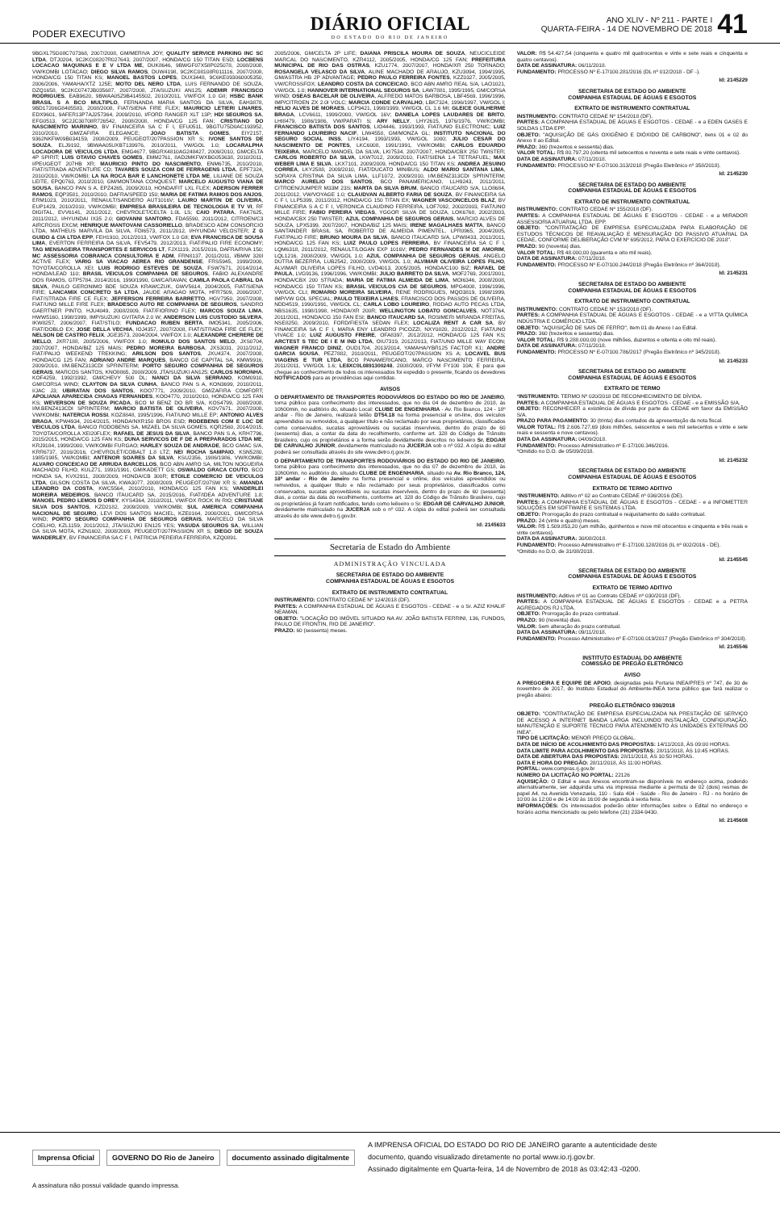PODER EXECUTIVO
DIÁRIO OFICIAL
DO ESTADO DO RIO DE JANEIRO
ANO XLIV - Nº 211 - PARTE I
QUARTA-FEIRA - 14 DE NOVEMBRO DE 2018 41
9BGXL75G08C707368, 2007/2008, GM/MERIVA JOY; QUALITY SERVICE PARKING INC SC LTDA, DTJ0204, 9C2KC08207R027643, 2007/2007, HONDA/CG 150 TITAN ESD; LOCBENS LOCACAO MAQUINAS E E V LTDA ME, DUK8646, 9BWGF07X58P025078, 2008/2008, VW/KOMBI LOTACAO; DIEGO SILVA RAMOS, DUW4198, 9C2KC08108R011116, 2007/2008, HONDA/CG 150 TITAN KS; MANOEL BASTOS LOPES, DUX3448, 9C6KE093060005350, 2006/2006, YAMAHA/XTZ 125E; MOTO DEL NERO LTDA, LUIS FERNANDO DE SOUZA, DZQ1658, 9C2KC0747JB035687, 2007/2008, JTA/SUZUKI AN125; ADEMIR FRANCISCO RODRIGUES, EAB9620, 9BWAA05Z9B4145502, 2010/2011, VW/FOX 1.0 GII; HSBC BANK BRASIL S A BCO MULTIPLO, FERNANDA MARIA SANTOS DA SILVA, EAH3878, 9BD17206G8405583, 2008/2008, FIAT/SIENA FIRE FLEX; MAURICIO LETIERI LINARES, EDX9601, 9AFER13P7AJ257364, 2009/2010, I/FORD RANGER XLT 13P; HDI SEGUROS SA, EFG0513, 9C2JC30708R726542, 2008/2008, HONDA/CG 125 FAN; CRISTIANO DO NASCIMENTO MARINHO, BV FINANCEIRA SA C F I, EFU0511, 9BGTU75D0AC193952, 2010/2010, GM/ZAFIRA ELEGANCE; JOAO BATISTA GOMES, EIY2157, 9362NKFW09B034159, 2008/2009, PEUGEOT/207PASSION XR S; IVONE SANTOS DE SOUZA, ELJ9192, 9BWAA05UXBT139976, 2010/2011, VW/GOL 1.0; LOCARALPHA LOCADORA DE VEICULOS LTDA, EMG4677, 9BGRX4810AG248427, 2009/2010, GM/CELTA 4P SPIRIT; LUIS OTAVIO CHAVES GOMES, EMM2761, 8AD2MKFWXBG053638, 2010/2011, I/PEUGEOT 207HB XR; MAURICIO PINTO DO NASCIMENTO, ENM6735, 2010/2010, FIAT/STRADA ADVENTURE CD; TAVARES SOUZA COM DE FERRAGENS LTDA, EPF7324, 2010/2010, VW/KOMBI; LA NA ROCA BAR E LANCHONETE LTDA ME, LILIANE DE SOUZA LEITE, EPQ0763, 2010/2010, GM/MONTANA CONQUEST; MARCELO AUGUSTO VIANA DE SOUSA, BANCO PAN S A, EPZ4265, 2009/2010, HONDA/FIT LXL FLEX; ADERSON FERRER RAMOS, EQP3581, 2010/2010, DAFRA/SPEED 150; MARIA DE FATIMA RAMOS DOS ANJOS, ERM1023, 2010/2011, RENAULT/SANDERO AUT1016V; LAURO MARTIN DE OLIVEIRA, EUP1429, 2010/2010, VW/KOMBI; EMPRESA BRASILEIRA DE TECNOLOGIA E TV VI, RF DIGITAL, EVV6141, 2011/2012, CHEVROLET/CELTA 1.0L LS; CAIO PATARA, FAK7625, 2011/2012, I/HYUNDAI IX35 2.0; GIOVANNI SANTORO, FDA5590, 2011/2012, CITROEN/C3 AIRCROSS EXCM; HENRIQUE MANTOVANI CASSORIELLO, BRADESCO ADM CONSORCIO LTDA, MATHEUS MARVILA DA SILVA, FDI6573, 2011/2012, I/HYUNDAI VELOSTER; Z G GUIDO & CIA LTDA EPP, FEH1910, 2012/2013, VW/FOX 1.0 GII; EVA FRANCISCA DE SOUSA LIMA, EVERTON FERREIRA DA SILVA, FEV5479, 2012/2013, FIAT/PALIO FIRE ECONOMY; TAG MENSAGEIRA TRANSPORTES E SERVICOS LT, FJX1119, 2015/2016, DAFRA/RIVA 150; MC ASSESSORIA COBRANCA CONSULTORIA E ADM, FRN8137, 2011/2011, I/BMW 320I ACTIVE FLEX; VARIG SA VIACAO AEREA RIO GRANDENSE, FRS5945, 1999/2000, TOYOTA/COROLLA XEI; LUIS RODRIGO ESTEVES DE SOUZA, FSW7671, 2014/2014, HONDA/LEAD 110; BRASIL VEICULOS COMPANHIA DE SEGUROS, FABIO ALEXANDRE DOS RAMOS, GTP5784, 2014/2016, 1990/1990, GM/CARAVAN; CAMILA PAOLA CABRAL DA SILVA, PAULO GERONIMO BDE SOUZA KRAWCZUK, GWV5614, 2004/2005, FIAT/SIENA FIRE; LANCAMIX CONCRETO SA LTDA, JAUDE ARAGAO MOTA, HFR7509, 2006/2007, FIAT/STRADA FIRE CE FLEX; JEFFERSON FERREIRA BARRETTO, HGV7950, 2007/2008, FIAT/UNO MILLE FIRE FLEX; BRADESCO AUTO RE COMPANHIA DE SEGUROS, SANDRO GAERTNER PINTO, HJU4049, 2008/2009, FIAT/FIORINO FLEX; MARCOS SOUZA LIMA, HWW5160, 1998/1999, IMP/SUZUKI GVITARA 2.0 W; ANDERSON LUIS CUSTODIO SILVERA, IKW8257, 2006/2007, FIAT/STILO; FUNDACAO RUBEN BERTA, IMO5341, 2005/2006, FIAT/DOBLO EX; JOSE DELLA VECHIA, IOJ4357, 2007/2008, FIAT/STRADA FIRE CE FLEX; NELSON DE CASTRO FELIX, JGE3573, 2004/2004, VW/FOX 1.0; ALEXANDRE CHERERE DE MELLO, JXR7188, 2005/2006, VW/FOX 1.0; ROMULO DOS SANTOS MELO, JXS0704, 2007/2007, HONDA/BIZ 125 MAIS; PEDRO MOREIRA BARBOSA, JXS3031, 2011/2012, FIAT/PALIO WEEKEND TREKKING; ARILSON DOS SANTOS, JXU4374, 2007/2008, HONDA/CG 125 FAN; ADRIANO ANDRE MARQUES, BANCO GE CAPITAL SA, KMW9916, 2009/2010, I/M.BENZ313CDI SPRINTERM; PORTO SEGURO COMPANHIA DE SEGUROS GERAIS, MARCOS SANTOS, KNO8865, 2008/2009, JTA/SUZUKI AN125; CARLOS NORONHA, KOF4259, 1992/1992, GM/CHEVY 500 DL; NANCI DA SILVA SERRANO, KOM0910, GM/CORSA WIND; CLAYTON DA SILVA CUNHA, BANCO PAN S A, KON3699, 2010/2011, I/JAC J3; UBIRATAN DOS SANTOS, KOO7771, 2009/2010, GM/ZAFIRA COMFORT; APOLIANA APARECIDA CHAGAS FERNANDES, KOO4770, 2010/2010, HONDA/CG 125 FAN KS; WEVERSON DE SOUZA PICADA, BCO M BENZ DO BR S/A, KOS4799, 2008/2008, I/M.BENZ413CDI SPRINTERM; MARCIO BATISTA DE OLIVEIRA, KOV7671, 2007/2008, VW/KOMBI; NATERCIA ROSSI, KOZ8848, 1995/1996, FIAT/UNO MILLE EP; ANTONIO ALVES BRAGA, KPW4934, 2014/2015, HONDA/NXR150 BROS ESD; RODEBENS COM E LOC DE VEICULOS LTDA, BANCO RODOBENS SA, MIZAEL DA SILVA GOMES, KQR2560, 2014/2015, TOYOTA/COROLLA XEI20FLEX; RAFAEL DE JESUS DA SILVA, BANCO PAN S A, KRH7796, 2015/2015, HONDA/CG 125 FAN KS; DUNA SERVICOS DE F DE A PREPARADOS LTDA ME, KRJ9184, 1999/2000, VW/KOMBI FURGAO; HARLEY SOUZA DE ANDRADE, BCO GMAC S/A, KRR6737, 2016/2016, CHEVROLET/COBALT 1.8 LTZ; NEI ROCHA SAMPAIO, KSN5280, 1985/1985, VW/KOMBI; ANTENOR SOARES DA SILVA, KSU2356, 1986/1986, VW/KOMBI; ALVARO CONCEICAO DE ARRUDA BARCELLOS, BCO ABN AMRO SA, MILTON NOGUEIRA MACHADO FILHO, KULZ71, 1991/1991, GM/KADETT GS; OSWALDO GRACA COUTO, BCO HONDA SA, KVX2911, 2008/2009, HONDA/CB 300R; ETOILE COMERCIO DE VEICULOS LTDA, GILSON COSTA DA SILVA, KWA3077, 2008/2009, PEUGEOT/207SW XR S; AMANDA LEANDRO DA COSTA, KWC5564, 2010/2010, HONDA/CG 125 FAN KS; VANDERLEI MOREIRA MEDEIROS, BANCO ITAUCARD SA, 2015/2016, FIAT/IDEA ADVENTURE 1.8; MANOEL PEDRO LEMOS D OREY, KYS4364, 2010/2011, VW/FOX ROCK IN RIO; CRISTIANE SILVA DOS SANTOS, KZD2182, 2009/2009, VW/KOMBI; SUL AMERICA COMPANHIA NACIONAL DE SEGURO, LEVI DOS SANTOS MACIEL, KZE0164, 2000/2001, GM/CORSA WIND; PORTO SEGURO COMPANHIA DE SEGUROS GERAIS, MARCELO DA SILVA COELHO, KZL1159, 2011/2012, JTA/SUZUKI EN125 YES; YASUDA SEGUROS SA, WILLIAN DA SILVA MOTA, KZN1602, 2008/2009, PEUGEOT/207PASSION XR S; DIEGO DE SOUZA WANDERLEY, BV FINANCEIRA SA C F I, PATRICIA PEREIRA FERREIRA, KZQ0891.
2005/2006, GM/CELTA 2P LIFE; DAIANA PRISCILA MOURA DE SOUZA, NEUCICLEIDE MARCAL DO NASCIMENTO, KZR4112, 2005/2005, HONDA/CG 125 FAN; PREFEITURA MUNICIPAL DE RIO DAS OSTRAS, KZU1774, 2007/2007, HONDA/XR 250 TORNADO; ROSANGELA VELASCO DA SILVA, ALINE MACHADO DE ARAUJO, KZU3094, 1994/1995, GM/ASTRA HB 2P ADVANTAGE; PEDRO PAULO FERREIRA FONTES, KZZ0327, 2005/2005, VW/CROSSFOX; LEANDRO COSTA DA CONCEICAO, BCO ABN AMRO REAL S/A, LAO1021, VW/GOL 1.0; HANNOVER INTERNATIONAL SEGUROS SA, LAW7881, 1995/1995, GM/CORSA WIND; OSEAS BACELAR DE OLIVEIRA, ALFREDO MATOS BARBOSA, LBF4569, 1996/1996, IMP/CITROEN ZX 2.0I VOLC; MARCIA CONDE CARVALHO, LBK7324, 1996/1997, VW/GOL I; HELIO ALVES DE MORAES, LCP9421, 1998/1999, VW/GOL CL 1.6 MI; GLEICE GUILHERME BRAGA, LCV6611, 1999/2000, VW/GOL 16V; DANIELA LOPES LAUDARES DE BRITO, LHI8479, 1986/1986, VW/PARATI S; ARY NELLY, LHY2615, 1976/1976, VW/KOMBI; FRANCISCO BATISTA DOS SANTOS, LIO4446, 1993/1993, FIAT/UNO ELECTRONIC; LUIZ FERNANDO LOUREIRO NACIF, LIW4558, GM/MONZA GL; INSTITUTO NACIONAL DO SEGURO SOCIAL INSS, LIY4194, 1993/1993, VW/GOL 1000; JULIO CESAR DO NASCIMENTO DE PONTES, LKC6008, 1991/1991, VW/KOMBI; CARLOS EDUARDO TEIXEIRA, MARCELO MANOEL DA SILVA, LKI7534, 2007/2007, HONDA/CBX 250 TWISTER; CARLOS ROBERTO DA SILVA, LKW7012, 2009/2010, FIAT/SIENA 1.4 TETRAFUEL; MAX WEBER LIMA E SILVA, LKX7101, 2009/2009, HONDA/CG 150 TITAN KS; ANDREA JESUINO CORREA, LKY2588, 2009/2010, FIAT/DUCATO MINIBUS; ALDO MARIO SANTANA LIMA, SORAYA CRISTINA DA SILVA LIMA, LLF1072, 2009/2010, I/M.BENZ313CDI SPRINTERM; MARCO AURELIO DOS SANTOS, BCO PANAMERICANO, LLH9243, 2011/2011, CITROEN/JUMPER M33M 23S; MARTA DA SILVA BRUM, BANCO ITAUCARD S/A, LLO8684, 2011/2012, VW/VOYAGE 1.0; CLAUDVAN ALBERTO FARIA DE SOUZA, BV FINANCEIRA SA C F I, LLP5399, 2011/2012, HONDA/CG 150 TITAN EX; WAGNER VASCONCELOS BLAZ, BV FINANCEIRA S A C F I, VERONICA CLAUDINO FERREIRA, LOF7092, 2002/2003, FIAT/UNO MILLE FIRE; FABIO PEREIRA VIEGAS, YGGOR SILVA DE SOUZA, LOK6768, 2002/2003, HONDA/CBX 250 TWISTER; AZUL COMPANHIA DE SEGUROS GERAIS, MARCIO ALVES DE SOUZA, LPX5399, 2007/2007, HONDA/BIZ 125 MAIS; IRENE MAGALHAES MATTA, BANCO SANTANDER BRASIL SA, ROBERTO DE ALMEIDA PIMENTEL, LPR0965, 2004/2005, FIAT/PALIO FIRE; BRUNO MOURA DA SILVA, BANCO ITAUCARD S/A, LPW8433, 2011/2011, HONDA/CG 125 FAN KS; LUIZ PAULO LOPES FERREIRA, BV FINANCEIRA SA C F I, LQM6318, 2011/2012, RENAULT/LOGAN EXP 1016V; PEDRO FERNANDES M DE AMORIM, LQL1216, 2008/2009, VW/GOL 1.0; AZUL COMPANHIA DE SEGUROS GERAIS, ANGELO DUTRA BEZERRA, LUB2542, 2008/2009, VW/GOL 1.0; ALVIMAR OLIVEIRA LOPES FILHO, ALVIMAR OLIVEIRA LOPES FILHO, LVD4013, 2005/2005, HONDA/C100 BIZ; RAFAEL DE PAULA, LVG9136, 1996/1996, VW/KOMBI; JULIO BARRETO DA SILVA, MOF2769, 2001/2001, HONDA/CBX 200 STRADA; MARIA DE FATIMA ALMEIDA DE LIMA, MOI6346, 2008/2008, HONDA/CG 150 TITAN KS; BRASIL VEICULOS CIA DE SEGUROS, MPG4008, 1996/1996, VW/GOL CLI; ROMARIO MOREIRA SILVEIRA, RENE RODRIGUES, MQO3819, 1998/1999, IMP/VW GOL SPECIAL; PAULO TEIXEIRA LHAES, FRANCISCO DOS PASSOS DE OLIVEIRA, NDD4519, 1990/1991, VW/GOL CL; CARLA LOBO LOUREIRO, RODAO AUTO PECAS LTDA, NBS1635, 1998/1998, HONDA/XR 200R; WELLINGTON LOBATO GONCALVES, NOT3764, 2011/2011, HONDA/CG 150 FAN ESI; BANCO ITAUCARD SA, ROSIMERI MIRANDA FREITAS, NSE8250, 2009/2010, FORD/FIESTA SEDAN FLEX; LOCALIZA RENT A CAR SA, BV FINANCEIRA SA C F I, MARIA ENY LEANDRO PICOZZI, NXY0820, 2012/2012, FIAT/UNO VIVACE 1.0; LUIZ AUGUSTO FREIRE, OFA8397, 2012/2012, HONDA/CG 125 FAN KS; ARCTEST S TEC DE I E M IND LTDA, OIU7319, 2012/2013, FIAT/UNO MILLE WAY ECON; WAGNER FRANCO DINIZ, OUD1704, 2013/2014, YAMAHA/YBR125 FACTOR K1; ANDRE GARCIA SOUSA, PEZ7882, 2010/2011, PEUGEOT/207PASSION XS A; LOCAVEL BUS VIAGENS E TUR LTDA, BCO PANAMERICANO, MARCO NASCIMENTO FERREIRA, 2011/2011, VW/GOL 1.6; LE8XC0L0891300248, 2008/2009, I/FYM FY100 10A; E para que chegue ao conhecimento de todos os interessados foi expedido o presente, ficando os devedores NOTIFICADOS para as providências aqui contidas.
AVISOS
O DEPARTAMENTO DE TRANSPORTES RODOVIÁRIOS DO ESTADO DO RIO DE JANEIRO, torna público para conhecimento dos interessados, que no dia 04 de dezembro de 2018, às 10h00min, no auditório do, situado Local: CLUBE DE ENGENHARIA - Av. Rio Branco, 124 - 18º andar - Rio de Janeiro, realizará leilão DT54.18 na forma presencial e on-line, dos veículos apreendidos ou removidos, a qualquer título e não reclamado por seus proprietários, classificados como conservados, sucatas aproveitáveis ou sucatas inservíveis, dentro do prazo de 60 (sessenta) dias, a contar da data do recolhimento, conforme art. 328 do Código de Trânsito Brasileiro, cujo os proprietários e a forma serão devidamente descritos no leiloeiro Sr. EDGAR DE CARVALHO JUNIOR, devidamente matriculado na JUCERJA sob o nº 032. A cópia do edital poderá ser consultada através do site www.detro.rj.gov.br.
O DEPARTAMENTO DE TRANSPORTES RODOVIÁRIOS DO ESTADO DO RIO DE JANEIRO, torna público para conhecimento dos interessados, que no dia 07 de dezembro de 2018, às 10h00min, no auditório do, situado CLUBE DE ENGENHARIA, situado na Av. Rio Branco, 124, 18º andar - Rio de Janeiro na forma presencial e online, dos veículos apreendidos ou removidos, a qualquer título e não reclamado por seus proprietários, classificados como conservados, sucatas aproveitáveis ou sucatas inservíveis, dentro do prazo de 60 (sessenta) dias, a contar da data do recolhimento, conforme art. 328 do Código de Trânsito Brasileiro, cujo os proprietários já foram notificados, tendo como leiloeiro o Sr. EDGAR DE CARVALHO JUNIOR, devidamente matriculado na JUCERJA sob o nº 032. A cópia do edital poderá ser consultada através do site www.detro.rj.gov.br.
Id: 2145633
Secretaria de Estado do Ambiente
ADMINISTRAÇÃO VINCULADA
SECRETARIA DE ESTADO DO AMBIENTE
COMPANHIA ESTADUAL DE ÁGUAS E ESGOTOS
EXTRATO DE INSTRUMENTO CONTRATUAL
INSTRUMENTO: CONTRATO CEDAE Nº 124/2018 (DF).
PARTES: A COMPANHIA ESTADUAL DE ÁGUAS E ESGOTOS - CEDAE - e o Sr. AZIZ KHALIF NEAMAN.
OBJETO: "LOCAÇÃO DO IMÓVEL SITUADO NA AV. JOÃO BATISTA FERRINI, 136, FUNDOS, PAULO DE FRONTIN, RIO DE JANEIRO".
PRAZO: 60 (sessenta) meses.
VALOR: R$ 54.427,54 (cinquenta e quatro mil quatrocentos e vinte e sete reais e cinquenta e quatro centavos).
DATA DE ASSINATURA: 06/11/2018.
FUNDAMENTO: PROCESSO Nº E-17/100.281/2016 (DL nº 012/2018 - DF -).
Id: 2145229
SECRETARIA DE ESTADO DO AMBIENTE
COMPANHIA ESTADUAL DE ÁGUAS E ESGOTOS
EXTRATO DE INSTRUMENTO CONTRATUAL
INSTRUMENTO: CONTRATO CEDAE Nº 154/2018 (DF).
PARTES: A COMPANHIA ESTADUAL DE ÁGUAS E ESGOTOS - CEDAE - e a EDEN GASES E SOLDAS LTDA EPP.
OBJETO: "AQUISIÇÃO DE GÁS OXIGÊNIO E DIÓXIDO DE CARBONO", itens 01 e 02 do Anexo II ao Edital.
PRAZO: 360 (trezentos e sessenta) dias.
VALOR TOTAL: R$ 80.797,20 (oitenta mil setecentos e noventa e sete reais e vinte centavos).
DATA DE ASSINATURA: 07/11/2018.
FUNDAMENTO: PROCESSO Nº E-07/100.313/2018 (Pregão Eletrônico nº 358/2018).
Id: 2145230
SECRETARIA DE ESTADO DO AMBIENTE
COMPANHIA ESTADUAL DE ÁGUAS E ESGOTOS
EXTRATO DE INSTRUMENTO CONTRATUAL
INSTRUMENTO: CONTRATO CEDAE Nº 155/2018 (DF).
PARTES: A COMPANHIA ESTADUAL DE ÁGUAS E ESGOTOS - CEDAE - e a MIRADOR ASSESSORIA ATUARIAL LTDA. EPP.
OBJETO: "CONTRATAÇÃO DE EMPRESA ESPECIALIZADA PARA ELABORAÇÃO DE ESTUDOS TÉCNICOS DE REAVALIAÇÃO E MENSURAÇÃO DO PASSIVO ATUARIAL DA CEDAE, CONFORME DELIBERAÇÃO CVM Nº 695/2012, PARA O EXERCÍCIO DE 2018".
PRAZO: 90 (noventa) dias.
VALOR TOTAL: R$ 48.000,00 (quarenta e oito mil reais).
DATA DE ASSINATURA: 07/11/2018.
FUNDAMENTO: PROCESSO Nº E-07/100.244/2018 (Pregão Eletrônico nº 364/2018).
Id: 2145231
SECRETARIA DE ESTADO DO AMBIENTE
COMPANHIA ESTADUAL DE ÁGUAS E ESGOTOS
EXTRATO DE INSTRUMENTO CONTRATUAL
INSTRUMENTO: CONTRATO CEDAE Nº 153/2018 (DF).
PARTES: A COMPANHIA ESTADUAL DE ÁGUAS E ESGOTOS - CEDAE - e a VITTA QUÍMICA INDÚSTRIA E COMÉRCIO LTDA.
OBJETO: "AQUISIÇÃO DE SAIS DE FERRO", item 01 do Anexo I ao Edital.
PRAZO: 360 (trezentos e sessenta) dias.
VALOR TOTAL: R$ 9.288.000,00 (nove milhões, duzentos e oitenta e oito mil reais).
DATA DE ASSINATURA: 07/11/2018.
FUNDAMENTO: PROCESSO Nº E-07/100.786/2017 (Pregão Eletrônico nº 345/2018).
Id: 2145233
SECRETARIA DE ESTADO DO AMBIENTE
COMPANHIA ESTADUAL DE ÁGUAS E ESGOTOS
EXTRATO DE TERMO
*INSTRUMENTO: TERMO Nº 020/2018 DE RECONHECIMENTO DE DÍVIDA.
PARTES: A COMPANHIA ESTADUAL DE ÁGUAS E ESGOTOS - CEDAE - e a EMISSÃO S/A.
OBJETO: RECONHECER a existência de dívida por parte da CEDAE em favor da EMISSÃO S/A.
PRAZO PARA PAGAMENTO: 30 (trinta) dias contados da apresentação da nota fiscal.
VALOR TOTAL: R$ 2.606.727,69 (dois milhões, seiscentos e seis mil setecentos e vinte e sete reais e sessenta e nove centavos).
DATA DA ASSINATURA: 04/09/2018.
FUNDAMENTO: Processo Administrativo nº E-17/100.346/2016.
*Omitido no D.O. de 05/09/2018.
Id: 2145232
SECRETARIA DE ESTADO DO AMBIENTE
COMPANHIA ESTADUAL DE ÁGUAS E ESGOTOS
EXTRATO DE TERMO ADITIVO
*INSTRUMENTO: Aditivo nº 02 ao Contrato CEDAE nº 036/2016 (DE).
PARTES: A COMPANHIA ESTADUAL DE ÁGUAS E ESGOTOS - CEDAE - e a INFOMETTER SOLUÇÕES EM SOFTWARE E SISTEMAS LTDA.
OBJETO: Prorrogação do prazo contratual e reajustamento do saldo contratual.
PRAZO: 24 (vinte e quatro) meses.
VALOR: R$ 1.509.853,20 (um milhão, quinhentos e nove mil oitocentos e cinquenta e três reais e vinte centavos).
DATA DA ASSINATURA: 30/08/2018.
FUNDAMENTO: Processo Administrativo nº E-17/100.128/2016 (IL nº 002/2016 - DE).
*Omitido no D.O. de 31/08/2018.
Id: 2145545
SECRETARIA DE ESTADO DO AMBIENTE
COMPANHIA ESTADUAL DE ÁGUAS E ESGOTOS
EXTRATO DE TERMO ADITIVO
INSTRUMENTO: Aditivo nº 01 ao Contrato CEDAE nº 030/2018 (DF).
PARTES: A COMPANHIA ESTADUAL DE ÁGUAS E ESGOTOS - CEDAE e a PETRA AGREGADOS RJ LTDA.
OBJETO: Prorrogação do prazo contratual.
PRAZO: 90 (noventa) dias.
VALOR: Sem alteração do prazo contratual.
DATA DA ASSINATURA: 09/11/2018.
FUNDAMENTO: Processo Administrativo nº E-07/100.019/2017 (Pregão Eletrônico nº 304/2018).
Id: 2145546
INSTITUTO ESTADUAL DO AMBIENTE
COMISSÃO DE PREGÃO ELETRÔNICO
AVISO
A PREGOEIRA E EQUIPE DE APOIO, designadas pela Portaria INEA/PRES nº 747, de 30 de novembro de 2017, do Instituto Estadual do Ambiente-INEA torna público que fará realizar o pregão abaixo:
PREGÃO ELETRÔNICO 036/2018
OBJETO: "CONTRATAÇÃO DE EMPRESA ESPECIALIZADA NA PRESTAÇÃO DE SERVIÇO DE ACESSO A INTERNET BANDA LARGA INCLUINDO INSTALAÇÃO, CONFIGURAÇÃO, MANUTENÇÃO E SUPORTE TÉCNICO PARA ATENDIMENTO ÀS UNIDADES EXTERNAS DO INEA".
TIPO DE LICITAÇÃO: MENOR PREÇO GLOBAL.
DATA DE INÍCIO DE ACOLHIMENTO DAS PROPOSTAS: 14/11/2018, ÀS 09:00 HORAS.
DATA LIMITE PARA ACOLHIMENTO DAS PROPOSTAS: 28/11/2018, ÀS 10:45 HORAS.
DATA DE ABERTURA DAS PROPOSTAS: 28/11/2018, ÀS 10:50 HORAS.
DATA E HORA DO PREGÃO: 28/11/2018, ÀS 11:00 HORAS.
PORTAL: www.compras.rj.gov.br
NÚMERO DA LICITAÇÃO NO PORTAL: 22126
AQUISIÇÃO: O Edital e seus Anexos encontram-se disponíveis no endereço acima, podendo alternativamente, ser adquirida uma via impressa mediante a permuta de 02 (dois) resmas de papel A4, na Avenida Venezuela, 110 - Sala 404 - Saúde - Rio de Janeiro - RJ - no horário de 10:00 às 12:00 e de 14:00 às 16:00 de segunda à sexta feira.
INFORMAÇÕES: Os interessados poderão obter informações sobre o Edital no endereço e horário acima mencionado ou pelo telefone (21) 2334-9430.
Id: 2145608
Imprensa Oficial GOVERNO DO Rio de Janeiro documento assinado digitalmente
A IMPRENSA OFICIAL DO ESTADO DO RIO DE JANEIRO garante a autenticidade deste
documento, quando visualizado diretamente no portal www.io.rj.gov.br.
Assinado digitalmente em Quarta-feira, 14 de Novembro de 2018 às 03:42:43 -0200.
A assinatura não possui validade quando impressa.